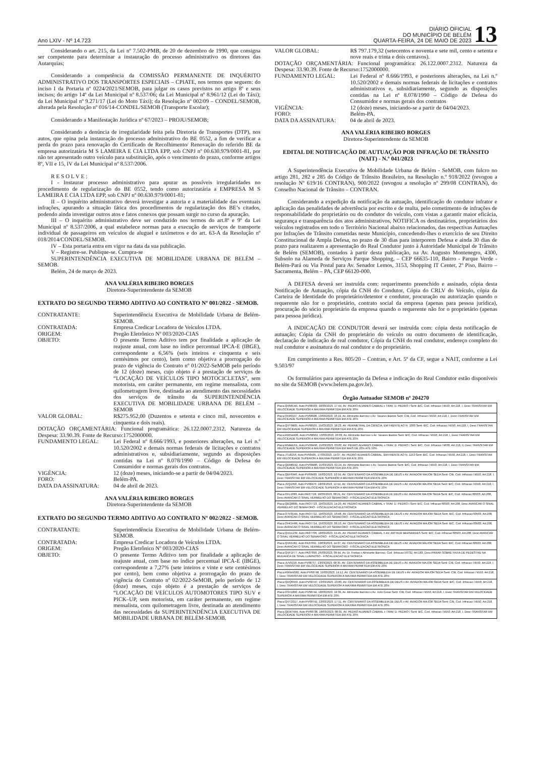Ano LXIV - Nº 14.723
DIÁRIO OFICIAL
DO MUNICÍPIO DE BELÉM
QUARTA-FEIRA, 24 DE MAIO DE 2023
13
Considerando o art. 215, da Lei nº 7.502-PMB, de 20 de dezembro de 1990, que consigna ser competente para determinar a instauração do processo administrativo os diretores das Autarquias;
Considerando a competência da COMISSÃO PERMANENTE DE INQUÉRITO ADMINISTRATIVO DOS TRANSPORTES ESPECIAIS – CPIATE, nos termos que seguem: do inciso I da Portaria nº 0224/2021/SEMOB, para julgar os casos previstos no artigo 8º e seus incisos; do artigo 14º da Lei Municipal nº 8.537/06; da Lei Municipal nº 8.961/12 (Lei do Táxi); da Lei Municipal nº 9.271/17 (Lei do Moto Táxi); da Resolução nº 002/09 – CONDEL/SEMOB, alterada pela Resolução nº 016/14-CONDEL/SEMOB (Transporte Escolar);
Considerando a Manifestação Jurídica nº 67/2023 – PROJU/SEMOB;
Considerando a denúncia de irregularidade feita pela Diretoria de Transportes (DTP), nos autos, que opina pela instauração do processo administrativo do BE 0552, a fim de verificar a perda do prazo para renovação do Certificado de Recolhimento/ Renovação do referido BE da empresa autorizatária M S LAMEIRA E CIA LTDA EPP, sob CNPJ nº 00.630.979/0001-81, por não ter apresentado outro veículo para substituição, após o vencimento do prazo, conforme artigos 8º, VII e 15, IV da Lei Municipal nº 8.537/2006.
R E S O L V E :
I - Instaurar processo administrativo para apurar as possíveis irregularidades no procedimento de regularização do BE 0552, tendo como autorizatária a EMPRESA M S LAMEIRA E CIA LTDA EPP, sob CNPJ nº 00.630.979/0001-81;
II – O inquérito administrativo deverá investigar a autoria e a materialidade das eventuais infrações, apurando a situação fática dos procedimentos de regularização dos BE’s citados, podendo ainda investigar outros atos e fatos conexos que possam surgir no curso da apuração.
III – O inquérito administrativo deve ser conduzido nos termos do art.8º e 9º da Lei Municipal nº 8.537/2006, a qual estabelece normas para a execução de serviços de transporte individual de passageiros em veículos de aluguel e taxímetros e do art. 63-A da Resolução nº 018/2014/CONDEL/SEMOB.
IV – Esta portaria entra em vigor na data da sua publicação.
V – Registre-se. Publique-se. Cumpra-se
SUPERINTENDÊNCIA EXECUTIVA DE MOBILIDADE URBANA DE BELÉM – SEMOB.
Belém, 24 de março de 2023.
ANA VALÉRIA RIBEIRO BORGES
Diretora-Superintendente da SEMOB
EXTRATO DO SEGUNDO TERMO ADITIVO AO CONTRATO Nº 001/2022 - SEMOB.
| CONTRATANTE: | Superintendência Executiva de Mobilidade Urbana de Belém-SEMOB. |
| CONTRATADA: | Empresa Credicar Locadora de Veículos LTDA. |
| ORIGEM: | Pregão Eletrônico Nº 003/2020-CIAS |
| OBJETO: | O presente Termo Aditivo tem por finalidade a aplicação de reajuste anual, com base no índice percentual IPCA-E (IBGE), correspondente a 6,56% (seis inteiros e cinquenta e seis centésimos por cento), bem como objetiva a prorrogação do prazo de vigência do Contrato nº 01/2022-SeMOB pelo período de 12 (doze) meses, cujo objeto é a prestação de serviços de “LOCAÇÃO DE VEÍCULOS TIPO MOTOCICLETAS”, sem motorista, em caráter permanente, em regime mensalista, com quilometragem livre, destinada ao atendimento das necessidades dos serviços de trânsito da SUPERINTENDÊNCIA EXECUTIVA DE MOBILIDADE URBANA DE BELÉM – SEMOB |
| VALOR GLOBAL: | R$275.952,00 (Duzentos e setenta e cinco mil, novecentos e cinquenta e dois reais). |
| DOTAÇÃO ORÇAMENTÁRIA: Funcional programática: 26.122.0007.2312. Natureza da Despesa: 33.90.39. Fonte de Recurso:1752000000. | |
| FUNDAMENTO LEGAL: | Lei Federal nº 8.666/1993, e posteriores alterações, na Lei n.º 10.520/2002 e demais normas federais de licitações e contratos administrativos e, subsidiariamente, segundo as disposições contidas na Lei nº 8.078/1990 – Código de Defesa do Consumidor e normas gerais dos contratos. |
| VIGÊNCIA: | 12 (doze) meses, iniciando-se a partir de 04/04/2023. |
| FORO: | Belém-PA. |
| DATA DA ASSINATURA: | 04 de abril de 2023. |
ANA VALÉRIA RIBEIRO BORGES
Diretora-Superintendente da SEMOB
EXTRATO DO SEGUNDO TERMO ADITIVO AO CONTRATO Nº 002/2022 - SEMOB.
| CONTRATANTE: | Superintendência Executiva de Mobilidade Urbana de Belém-SEMOB. |
| CONTRATADA: | Empresa Credicar Locadora de Veículos LTDA. |
| ORIGEM: | Pregão Eletrônico Nº 003/2020-CIAS |
| OBJETO: | O presente Termo Aditivo tem por finalidade a aplicação de reajuste anual, com base no índice percentual IPCA-E (IBGE), correspondente a 7,27% (sete inteiros e vinte e sete centésimos por cento), bem como objetiva a prorrogação do prazo de vigência do Contrato nº 02/2022-SeMOB, pelo período de 12 (doze) meses, cujo objeto é a prestação de serviços de “LOCAÇÃO DE VEÍCULOS AUTOMOTORES TIPO SUV e PICK–UP, sem motorista, em caráter permanente, em regime mensalista, com quilometragem livre, destinada ao atendimento das necessidades da SUPERINTENDÊNCIA EXECUTIVA DE MOBILIDADE URBANA DE BELÉM-SEMOB. |
| VALOR GLOBAL: | R$ 797.179,32 (setecentos e noventa e sete mil, cento e setenta e nove reais e trinta e dois centavos). |
| DOTAÇÃO ORÇAMENTÁRIA: Funcional programática: 26.122.0007.2312. Natureza da Despesa: 33.90.39. Fonte de Recurso:1752000000. | |
| FUNDAMENTO LEGAL: | Lei Federal nº 8.666/1993, e posteriores alterações, na Lei n.º 10.520/2002 e demais normas federais de licitações e contratos administrativos e, subsidiariamente, segundo as disposições contidas na Lei nº 8.078/1990 – Código de Defesa do Consumidor e normas gerais dos contratos |
| VIGÊNCIA: | 12 (doze) meses, iniciando-se a partir de 04/04/2023. |
| FORO: | Belém-PA. |
| DATA DA ASSINATURA: | 04 de abril de 2023. |
ANA VALÉRIA RIBEIRO BORGES
Diretora-Superintendente da SEMOB
EDITAL DE NOTIFICAÇÃO DE AUTUAÇÃO POR INFRAÇÃO DE TRÂNSITO (NAIT) - N.º 041/2023
A Superintendência Executiva de Mobilidade Urbana de Belém - SeMOB, com fulcro no artigo 281, 282 e 285 do Código de Trânsito Brasileiro, na Resolução n.º 918/2022 (revogou a resolução Nº 619/16 CONTRAN), 900/2022 (revogou a resolução nº 299/08 CONTRAN), do Conselho Nacional de Trânsito – CONTRAN.
Considerando a expedição da notificação da autuação, identificação do condutor infrator e aplicação das penalidades de advertência por escrito e de multa, pelo cometimento de infrações de responsabilidade do proprietário ou do condutor do veículo, com vistas a garantir maior eficácia, segurança e transparência dos atos administrativos, NOTIFICA os destinatários, proprietários dos veículos registrados em todo o Território Nacional abaixo relacionados, das respectivas Autuações por Infrações de Trânsito cometidas neste Município, concedendo-lhes o exercício de seu Direito Constitucional de Ampla Defesa, no prazo de 30 dias para interporem Defesa e ainda 30 dias de prazo para realizarem a apresentação do Real Condutor junto à Autoridade Municipal de Trânsito de Belém (SEMOB), contados à partir desta publicação, na Av. Augusto Montenegro, 4300, Subsolo na Alameda de Serviços Parque Shopping, – CEP 66635-110, Bairro - Parque Verde - Belém-Pará ou Via Postal para Av. Senador Lemos, 3153, Shopping IT Center, 2º Piso, Bairro – Sacramenta, Belém – PA, CEP 66120-000.
A DEFESA deverá ser instruída com: requerimento preenchido e assinado, cópia desta Notificação de Autuação, cópia da CNH do Condutor, Cópia do CRLV do Veículo, cópia da Carteira de Identidade do proprietário/detentor e condutor, procuração ou autorização quando o requerente não for o proprietário, contrato social da empresa (apenas para pessoa jurídica), procuração do sócio proprietário da empresa quando o requerente não for o proprietário (apenas para pessoa jurídica).
A INDICAÇÃO DE CONDUTOR deverá ser instruída com: cópia desta notificação de autuação; Cópia da CNH do proprietário do veículo ou outro documento de identificação, declaração de indicação de real condutor, Cópia da CNH do real condutor, endereço completo do real condutor e assinatura do real condutor e do proprietário.
Em cumprimento a Res. 805/20 – Contran, e Art. 5º da CF, segue a NAIT, conforme a Lei 9.503/97
Os formulários para apresentação da Defesa e indicação do Real Condutor estão disponíveis no site da SEMOB (www.belem.pa.gov.br).
Órgão Autuador SEMOB nº 204270
| Placa:QVM9J45, Auto:PV68509, 18/03/2023, 17:44, AV. PEDRO ALVARES CABRAL x TRAV. D. PEDRO I Sent: B/C, Cod. Infracao:74550, Art:218, I, Desc:TRANSITAR EM VELOCIDADE SUPERIOR A MAXIMA PERMITIDA EM ATE 20% |
| Placa:OFR0197, Auto:PV68508, 13/03/2023, 16:19, Av. Almirante Barroso x Av. Tavares Bastos Sent: C/B, Cod. Infracao:74550, Art:218, I, Desc:TRANSITAR EM VELOCIDADE SUPERIOR A MAXIMA PERMITIDA EM ATE 20% |
| Placa:QVT9B05, Auto:PV68505, 15/03/2023, 18:23, AV. PERIMETRAL DA CIENCIA, EM FRENTE AO N. 1000 Sent: B/C, Cod. Infracao:74550, Art:218, I, Desc:TRANSITAR EM VELOCIDADE SUPERIOR A MAXIMA PERMITIDA EM ATE 20% |
| Placa:RWN4A06, Auto:PV68502, 13/03/2023, 20:09, Av. Almirante Barroso x Av. Tavares Bastos Sent: B/C, Cod. Infracao:74550, Art:218, I, Desc:TRANSITAR EM VELOCIDADE SUPERIOR A MAXIMA PERMITIDA EM ATE 20% |
| Placa:RNB4D51, Auto:PV68496, 15/03/2023, 03:00, AV. PEDRO ALVARES CABRAL x TRAV. D. PEDRO I Sent: B/C, Cod. Infracao:74630, Art:218, II, Desc:TRANSITAR EM VELOCIDADE SUPERIOR A MAXIMA PERMITIDA EM MAIS DE 20% ATE 50% |
| Placa:JTU8256, Auto:PV68495, 17/03/2023, 14:37, AV. PEDRO ALVARES CABRAL, EM FRENTE AO N. 1153 Sent: B/C, Cod. Infracao:74550, Art:218, I, Desc:TRANSITAR EM VELOCIDADE SUPERIOR A MAXIMA PERMITIDA EM ATE 20% |
| Placa:QEM8192, Auto:PV68486, 15/03/2023, 02:24, Av. Almirante Barroso x Av. Tavares Bastos Sent: B/C, Cod. Infracao:74550, Art:218, I, Desc:TRANSITAR EM VELOCIDADE SUPERIOR A MAXIMA PERMITIDA EM ATE 20% |
| Placa:QEF6946, Auto:PV68483, 19/03/2023, 10:59, AV. CENTENARIO DA ASSEMBLEIA DE DEUS x AV. AVIADOR MAJOR SEDA Sent: C/B, Cod. Infracao:74550, Art:218, I, Desc:TRANSITAR EM VELOCIDADE SUPERIOR A MAXIMA PERMITIDA EM ATE 20% |
| Placa:JVQ1350, Auto:PV68476, 18/03/2023, 12:54, AV. CENTENARIO DA ASSEMBLEIA DE DEUS x AV. AVIADOR MAJOR SEDA Sent: B/C, Cod. Infracao:74550, Art:218, I, Desc:TRANSITAR EM VELOCIDADE SUPERIOR A MAXIMA PERMITIDA EM ATE 20% |
| Placa:OFL1093, Auto:PA37728, 18/03/2023, 08:21, AV. CENTENARIO DA ASSEMBLEIA DE DEUS x AV. AVIADOR MAJOR SEDA Sent: B/C, Cod. Infracao:60503, Art:208, Desc:AVANCAR O SINAL VERMELHO DO SEMAFORO - FISCALIZACAO ELETRONICA |
| Placa:QEQ8885, Auto:PA37723, 19/03/2023, 14:20, AV. PEDRO ALVARES CABRAL x TRAV. D. PEDRO I Sent: B/C, Cod. Infracao:60503, Art:208, Desc:AVANCAR O SINAL VERMELHO DO SEMAFORO - FISCALIZACAO ELETRONICA |
| Placa:OTV3D44, Auto:PA37722, 19/03/2023, 10:48, AV. CENTENARIO DA ASSEMBLEIA DE DEUS x AV. AVIADOR MAJOR SEDA Sent: B/C, Cod. Infracao:60503, Art:208, Desc:AVANCAR O SINAL VERMELHO DO SEMAFORO - FISCALIZACAO ELETRONICA |
| Placa:OFK5H66, Auto:PA37714, 15/03/2023, 06:10, AV. CENTENARIO DA ASSEMBLEIA DE DEUS x AV. AVIADOR MAJOR SEDA Sent: B/C, Cod. Infracao:60503, Art:208, Desc:AVANCAR O SINAL VERMELHO DO SEMAFORO - FISCALIZACAO ELETRONICA |
| Placa:QVD1239, Auto:PA37706, 18/03/2023, 15:45, AV. PEDRO ALVARES CABRAL X AV. ARTHUR BERNARDES Sent: B/C, Cod. Infracao:60503, Art:208, Desc:AVANCAR O SINAL VERMELHO DO SEMAFORO - FISCALIZACAO ELETRONICA |
| Placa:QVK9J82, Auto:PA37691, 19/03/2023, 14:07, AV. CENTENARIO DA ASSEMBLEIA DE DEUS x AV. AVIADOR MAJOR SEDA Sent: B/C, Cod. Infracao:60503, Art:208, Desc:AVANCAR O SINAL VERMELHO DO SEMAFORO - FISCALIZACAO ELETRONICA |
| Placa:QVF1F77, Auto:PA37690, 26/03/2023, 09:44, Av. Dr. Freitas x Almirante Barroso, Cod. Infracao:56732, Art:183, Desc:PARAR SOBRE FAIXA DE PEDESTRE NA MUDANCA DE SINAL LUMINOSO - FISCALIZACAO ELETRONICA |
| Placa:JUV9218, Auto:PV68757, 13/03/2023, 08:35, AV. CENTENARIO DA ASSEMBLEIA DE DEUS x AV. AVIADOR MAJOR SEDA Sent: C/B, Cod. Infracao:74550, Art:218, I, Desc:TRANSITAR EM VELOCIDADE SUPERIOR A MAXIMA PERMITIDA EM ATE 20% |
| Placa:RWW4G82, Auto:PV68748, 19/03/2023, 14:12, AV. CENTENARIO DA ASSEMBLEIA DE DEUS x AV. AVIADOR MAJOR SEDA Sent: C/B, Cod. Infracao:74550, Art:218, I, Desc:TRANSITAR EM VELOCIDADE SUPERIOR A MAXIMA PERMITIDA EM ATE 20% |
| Placa:QDQ6559, Auto:PV68747, 13/03/2023, 23:00, AV. CENTENARIO DA ASSEMBLEIA DE DEUS x AV. AVIADOR MAJOR SEDA Sent: B/C, Cod. Infracao:74550, Art:218, I, Desc:TRANSITAR EM VELOCIDADE SUPERIOR A MAXIMA PERMITIDA EM ATE 20% |
| Placa:OSX1890, Auto:PV68744, 18/03/2023, 19:39, Av. Almirante Barroso x Av. Julio Cesar Sent: C/B, Cod. Infracao:74550, Art:218, I, Desc:TRANSITAR EM VELOCIDADE SUPERIOR A MAXIMA PERMITIDA EM ATE 20% |
| Placa:QVT2G17, Auto:PV68742, 13/03/2023, 17:11, AV. CENTENARIO DA ASSEMBLEIA DE DEUS x AV. AVIADOR MAJOR SEDA Sent: C/B, Cod. Infracao:74550, Art:218, I, Desc:TRANSITAR EM VELOCIDADE SUPERIOR A MAXIMA PERMITIDA EM ATE 20% |
| Placa:QEW7444, Auto:PV68738, 18/03/2023, 08:01, AV. PEDRO ALVARES CABRAL x TRAV. D. PEDRO I Sent: B/C, Cod. Infracao:74550, Art:218, I, Desc:TRANSITAR EM VELOCIDADE SUPERIOR A MAXIMA PERMITIDA EM ATE 20% |